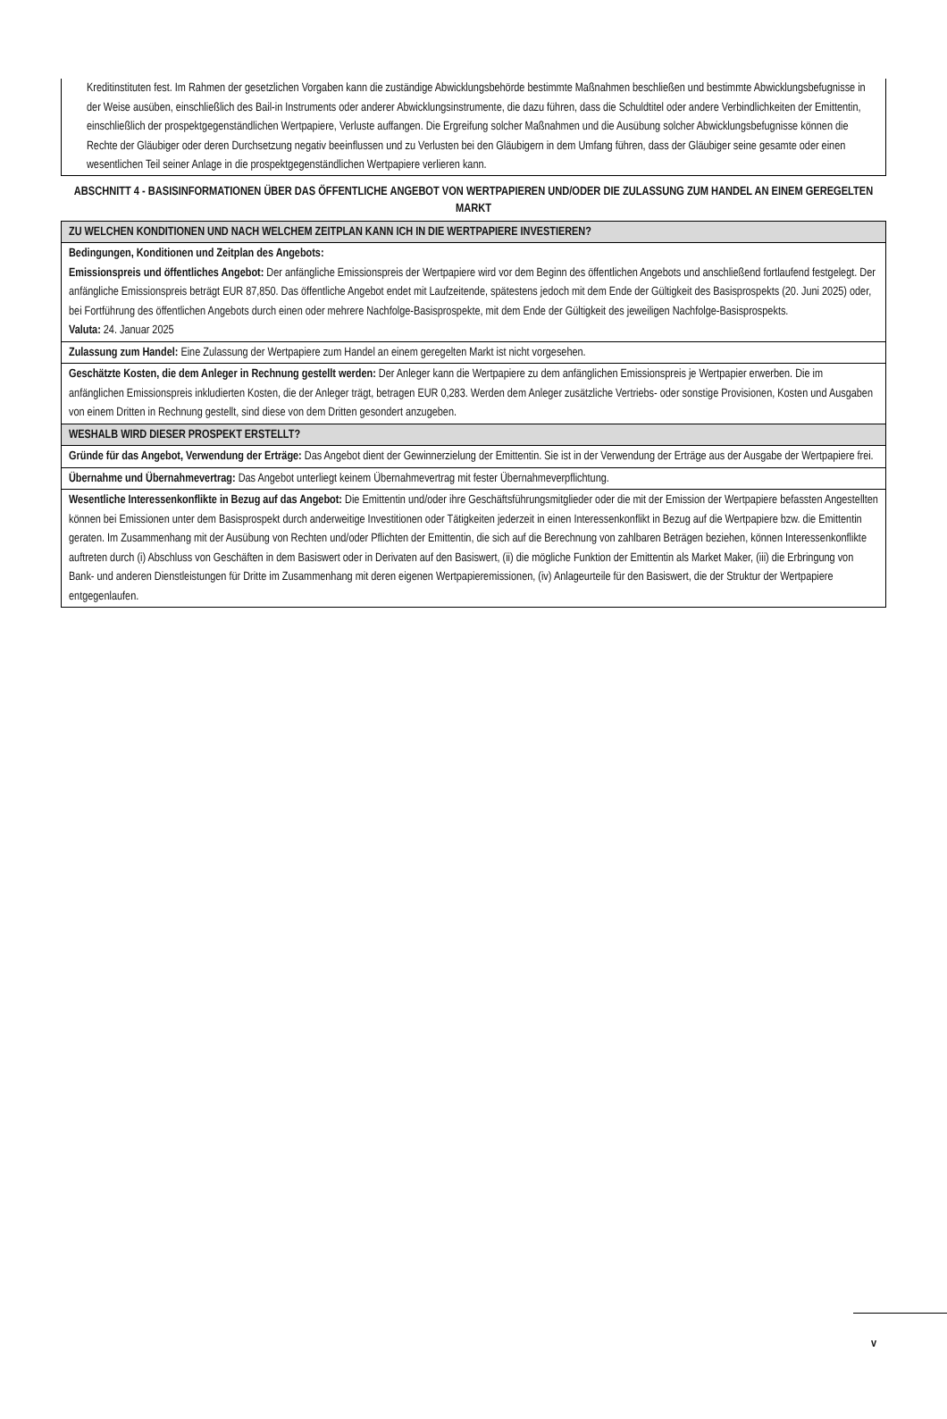Kreditinstituten fest. Im Rahmen der gesetzlichen Vorgaben kann die zuständige Abwicklungsbehörde bestimmte Maßnahmen beschließen und bestimmte Abwicklungsbefugnisse in der Weise ausüben, einschließlich des Bail-in Instruments oder anderer Abwicklungsinstrumente, die dazu führen, dass die Schuldtitel oder andere Verbindlichkeiten der Emittentin, einschließlich der prospektgegenständlichen Wertpapiere, Verluste auffangen. Die Ergreifung solcher Maßnahmen und die Ausübung solcher Abwicklungsbefugnisse können die Rechte der Gläubiger oder deren Durchsetzung negativ beeinflussen und zu Verlusten bei den Gläubigern in dem Umfang führen, dass der Gläubiger seine gesamte oder einen wesentlichen Teil seiner Anlage in die prospektgegenständlichen Wertpapiere verlieren kann.
ABSCHNITT 4 - BASISINFORMATIONEN ÜBER DAS ÖFFENTLICHE ANGEBOT VON WERTPAPIEREN UND/ODER DIE ZULASSUNG ZUM HANDEL AN EINEM GEREGELTEN MARKT
| ZU WELCHEN KONDITIONEN UND NACH WELCHEM ZEITPLAN KANN ICH IN DIE WERTPAPIERE INVESTIEREN? |
| Bedingungen, Konditionen und Zeitplan des Angebots: Emissionspreis und öffentliches Angebot: Der anfängliche Emissionspreis der Wertpapiere wird vor dem Beginn des öffentlichen Angebots und anschließend fortlaufend festgelegt. Der anfängliche Emissionspreis beträgt EUR 87,850. Das öffentliche Angebot endet mit Laufzeitende, spätestens jedoch mit dem Ende der Gültigkeit des Basisprospekts (20. Juni 2025) oder, bei Fortführung des öffentlichen Angebots durch einen oder mehrere Nachfolge-Basisprospekte, mit dem Ende der Gültigkeit des jeweiligen Nachfolge-Basisprospekts. Valuta: 24. Januar 2025 |
| Zulassung zum Handel: Eine Zulassung der Wertpapiere zum Handel an einem geregelten Markt ist nicht vorgesehen. |
| Geschätzte Kosten, die dem Anleger in Rechnung gestellt werden: Der Anleger kann die Wertpapiere zu dem anfänglichen Emissionspreis je Wertpapier erwerben. Die im anfänglichen Emissionspreis inkludierten Kosten, die der Anleger trägt, betragen EUR 0,283. Werden dem Anleger zusätzliche Vertriebs- oder sonstige Provisionen, Kosten und Ausgaben von einem Dritten in Rechnung gestellt, sind diese von dem Dritten gesondert anzugeben. |
| WESHALB WIRD DIESER PROSPEKT ERSTELLT? |
| Gründe für das Angebot, Verwendung der Erträge: Das Angebot dient der Gewinnerzielung der Emittentin. Sie ist in der Verwendung der Erträge aus der Ausgabe der Wertpapiere frei. |
| Übernahme und Übernahmevertrag: Das Angebot unterliegt keinem Übernahmevertrag mit fester Übernahmeverpflichtung. |
| Wesentliche Interessenkonflikte in Bezug auf das Angebot: Die Emittentin und/oder ihre Geschäftsführungsmitglieder oder die mit der Emission der Wertpapiere befassten Angestellten können bei Emissionen unter dem Basisprospekt durch anderweitige Investitionen oder Tätigkeiten jederzeit in einen Interessenkonflikt in Bezug auf die Wertpapiere bzw. die Emittentin geraten. Im Zusammenhang mit der Ausübung von Rechten und/oder Pflichten der Emittentin, die sich auf die Berechnung von zahlbaren Beträgen beziehen, können Interessenkonflikte auftreten durch (i) Abschluss von Geschäften in dem Basiswert oder in Derivaten auf den Basiswert, (ii) die mögliche Funktion der Emittentin als Market Maker, (iii) die Erbringung von Bank- und anderen Dienstleistungen für Dritte im Zusammenhang mit deren eigenen Wertpapieremissionen, (iv) Anlageurteile für den Basiswert, die der Struktur der Wertpapiere entgegenlaufen. |
v